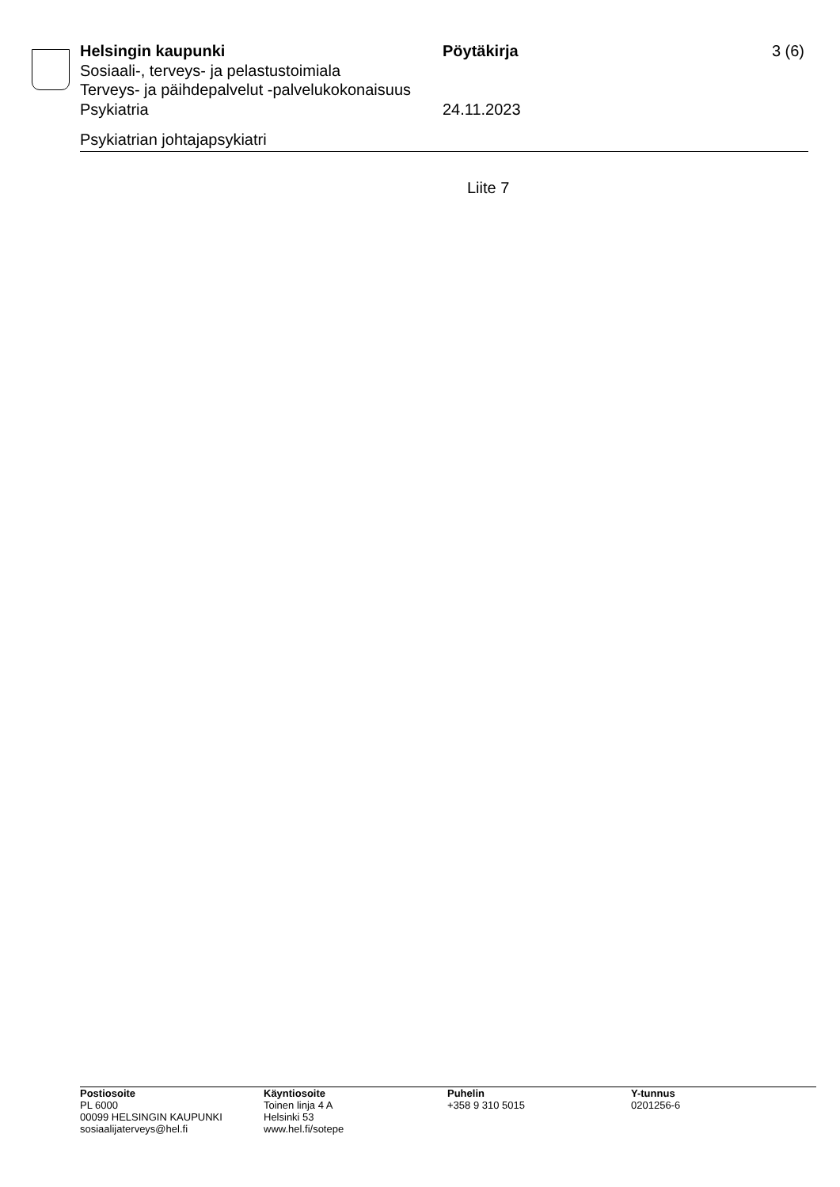Helsingin kaupunki Pöytäkirja 3 (6)
Sosiaali-, terveys- ja pelastustoimiala
Terveys- ja päihdepalvelut -palvelukokonaisuus
Psykiatria 24.11.2023
Psykiatrian johtajapsykiatri
Liite 7
Postiosoite
PL 6000
00099 HELSINGIN KAUPUNKI
sosiaalijaterveys@hel.fi
Käyntiosoite
Toinen linja 4 A
Helsinki 53
www.hel.fi/sotepe
Puhelin
+358 9 310 5015
Y-tunnus
0201256-6